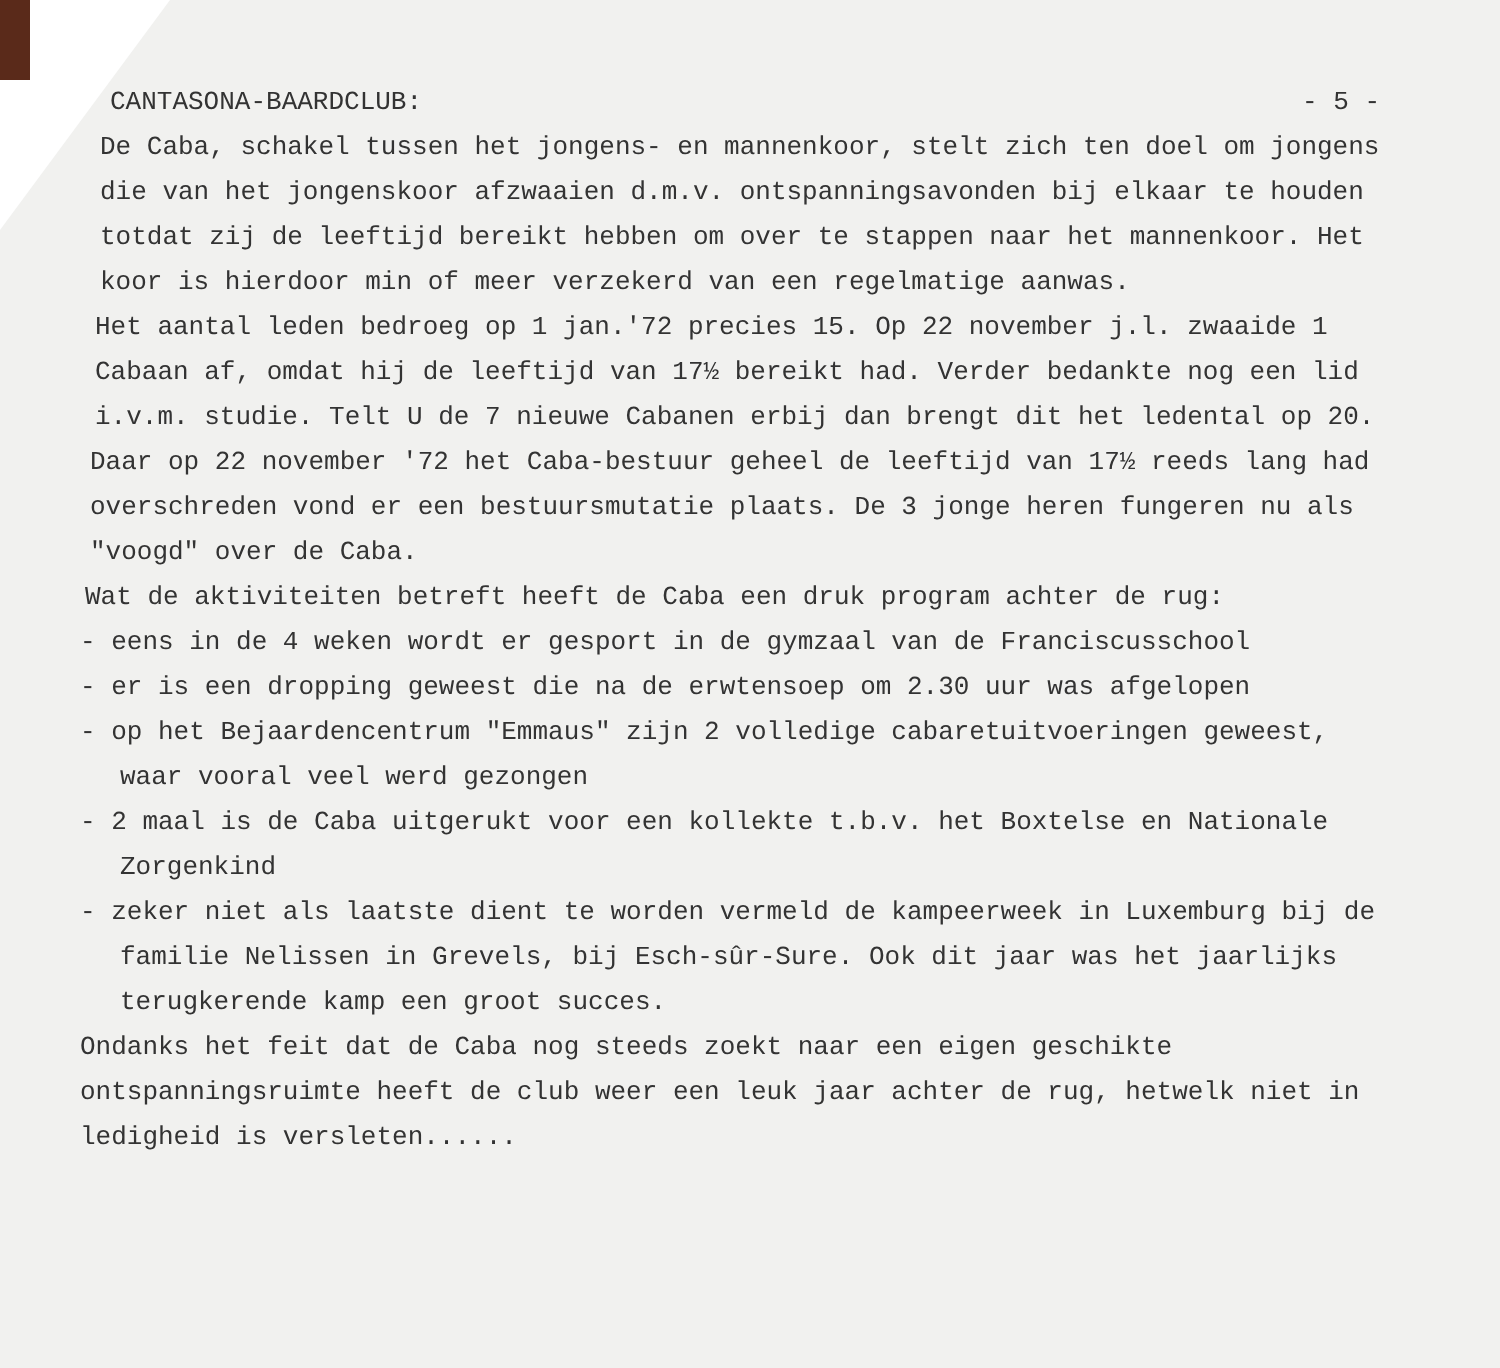CANTASONA-BAARDCLUB: - 5 -
De Caba, schakel tussen het jongens- en mannenkoor, stelt zich ten doel om jongens die van het jongenskoor afzwaaien d.m.v. ontspanningsavonden bij elkaar te houden totdat zij de leeftijd bereikt hebben om over te stappen naar het mannenkoor. Het koor is hierdoor min of meer verzekerd van een regelmatige aanwas.
Het aantal leden bedroeg op 1 jan.'72 precies 15. Op 22 november j.l. zwaaide 1 Cabaan af, omdat hij de leeftijd van 17½ bereikt had. Verder bedankte nog een lid i.v.m. studie. Telt U de 7 nieuwe Cabanen erbij dan brengt dit het ledental op 20.
Daar op 22 november '72 het Caba-bestuur geheel de leeftijd van 17½ reeds lang had overschreden vond er een bestuursmutatie plaats. De 3 jonge heren fungeren nu als "voogd" over de Caba.
Wat de aktiviteiten betreft heeft de Caba een druk program achter de rug:
- eens in de 4 weken wordt er gesport in de gymzaal van de Franciscusschool
- er is een dropping geweest die na de erwtensoep om 2.30 uur was afgelopen
- op het Bejaardencentrum "Emmaus" zijn 2 volledige cabaretuitvoeringen geweest, waar vooral veel werd gezongen
- 2 maal is de Caba uitgerukt voor een kollekte t.b.v. het Boxtelse en Nationale Zorgenkind
- zeker niet als laatste dient te worden vermeld de kampeerweek in Luxemburg bij de familie Nelissen in Grevels, bij Esch-sûr-Sure. Ook dit jaar was het jaarlijks terugkerende kamp een groot succes.
Ondanks het feit dat de Caba nog steeds zoekt naar een eigen geschikte ontspanningsruimte heeft de club weer een leuk jaar achter de rug, hetwelk niet in ledigheid is versleten......